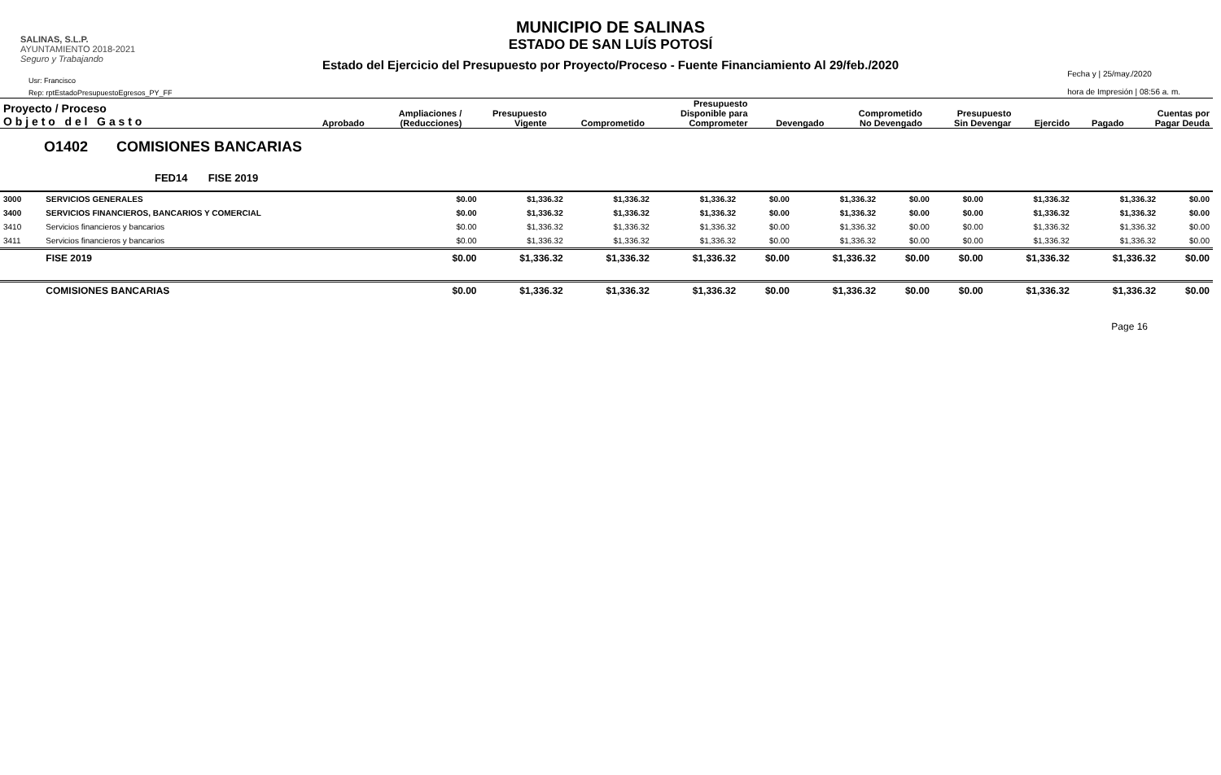SALINAS, S.L.P.
AYUNTAMIENTO 2018-2021
Seguro y Trabajando
Usr: Francisco
Rep: rptEstadoPresupuestoEgresos_PY_FF
Fecha y | 25/may./2020
hora de Impresión | 08:56 a. m.
MUNICIPIO DE SALINAS
ESTADO DE SAN LUÍS POTOSÍ
Estado del Ejercicio del Presupuesto por Proyecto/Proceso - Fuente Financiamiento Al 29/feb./2020
| Proyecto / Proceso O b j e t o d e l G a s t o | Aprobado | Ampliaciones / (Reducciones) | Presupuesto Vigente | Comprometido | Presupuesto Disponible para Comprometer | Devengado | Comprometido No Devengado | Presupuesto Sin Devengar | Ejercido | Pagado | Cuentas por Pagar Deuda |
| --- | --- | --- | --- | --- | --- | --- | --- | --- | --- | --- | --- |
| O1402 COMISIONES BANCARIAS | | | | | | | | | | | | |
| FED14 FISE 2019 | | | | | | | | | | | | |
| 3000 | SERVICIOS GENERALES | $0.00 | $1,336.32 | $1,336.32 | $1,336.32 | $0.00 | $1,336.32 | $0.00 | $0.00 | $1,336.32 | $1,336.32 | $0.00 |
| 3400 | SERVICIOS FINANCIEROS, BANCARIOS Y COMERCIAL | $0.00 | $1,336.32 | $1,336.32 | $1,336.32 | $0.00 | $1,336.32 | $0.00 | $0.00 | $1,336.32 | $1,336.32 | $0.00 |
| 3410 | Servicios financieros y bancarios | $0.00 | $1,336.32 | $1,336.32 | $1,336.32 | $0.00 | $1,336.32 | $0.00 | $0.00 | $1,336.32 | $1,336.32 | $0.00 |
| 3411 | Servicios financieros y bancarios | $0.00 | $1,336.32 | $1,336.32 | $1,336.32 | $0.00 | $1,336.32 | $0.00 | $0.00 | $1,336.32 | $1,336.32 | $0.00 |
| | FISE 2019 | $0.00 | $1,336.32 | $1,336.32 | $1,336.32 | $0.00 | $1,336.32 | $0.00 | $0.00 | $1,336.32 | $1,336.32 | $0.00 |
| | COMISIONES BANCARIAS | $0.00 | $1,336.32 | $1,336.32 | $1,336.32 | $0.00 | $1,336.32 | $0.00 | $0.00 | $1,336.32 | $1,336.32 | $0.00 |
Page 16